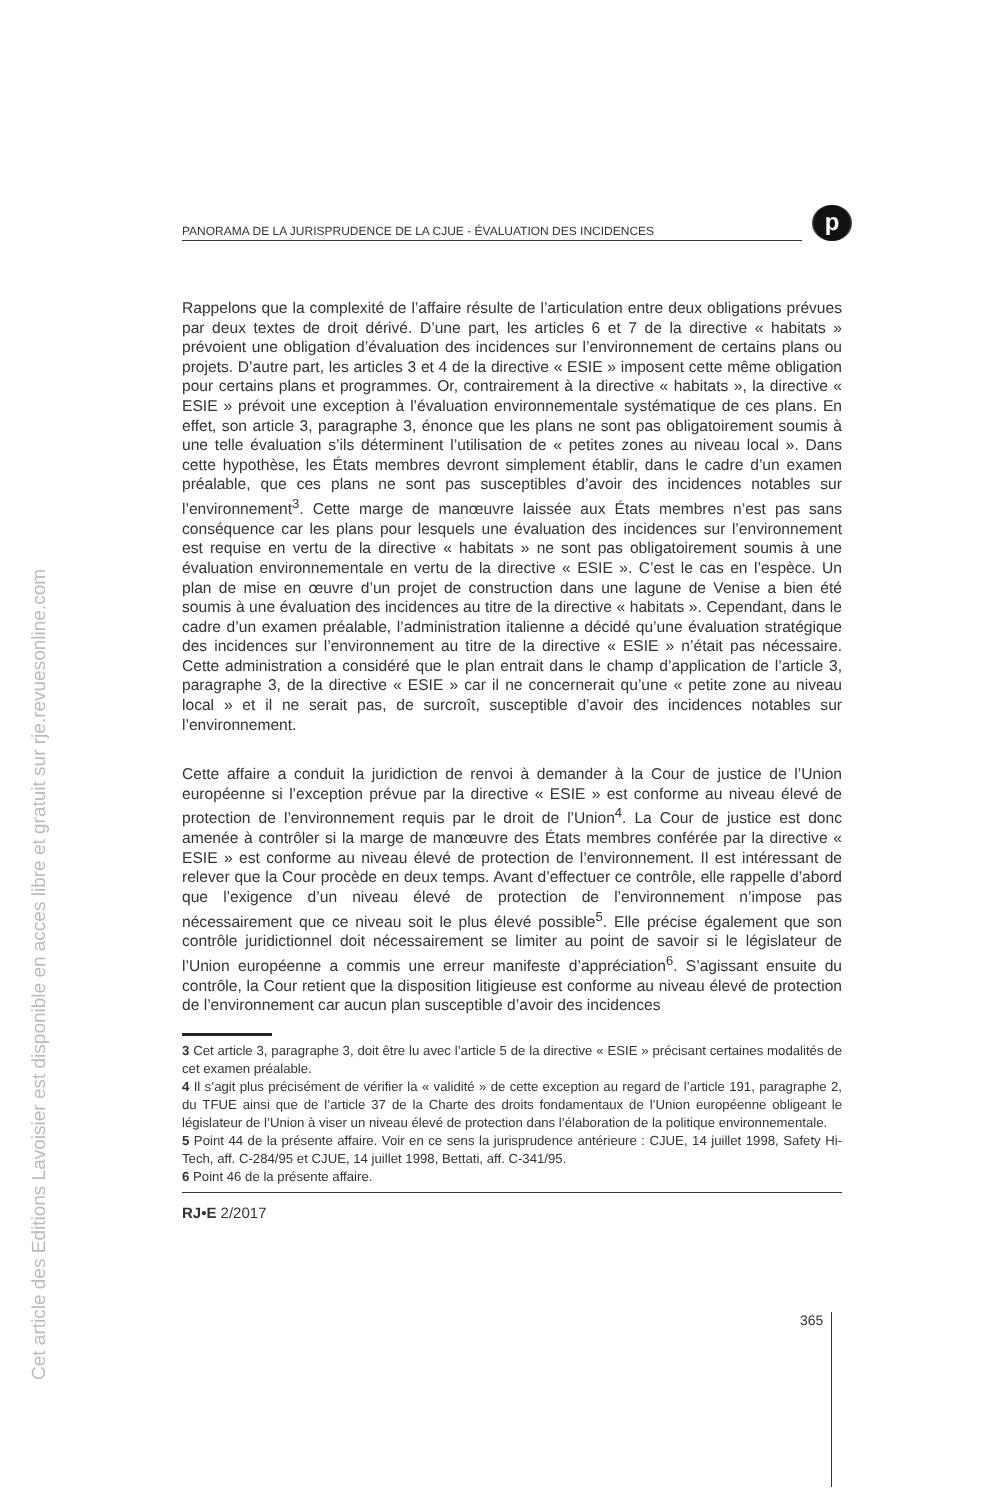PANORAMA DE LA JURISPRUDENCE DE LA CJUE - ÉVALUATION DES INCIDENCES
p
Rappelons que la complexité de l’affaire résulte de l’articulation entre deux obligations prévues par deux textes de droit dérivé. D’une part, les articles 6 et 7 de la directive « habitats » prévoient une obligation d’évaluation des incidences sur l’environnement de certains plans ou projets. D’autre part, les articles 3 et 4 de la directive « ESIE » imposent cette même obligation pour certains plans et programmes. Or, contrairement à la directive « habitats », la directive « ESIE » prévoit une exception à l’évaluation environnementale systématique de ces plans. En effet, son article 3, paragraphe 3, énonce que les plans ne sont pas obligatoirement soumis à une telle évaluation s’ils déterminent l’utilisation de « petites zones au niveau local ». Dans cette hypothèse, les États membres devront simplement établir, dans le cadre d’un examen préalable, que ces plans ne sont pas susceptibles d’avoir des incidences notables sur l’environnement<sup>3</sup>. Cette marge de manœuvre laissée aux États membres n’est pas sans conséquence car les plans pour lesquels une évaluation des incidences sur l’environnement est requise en vertu de la directive « habitats » ne sont pas obligatoirement soumis à une évaluation environnementale en vertu de la directive « ESIE ». C’est le cas en l’espèce. Un plan de mise en œuvre d’un projet de construction dans une lagune de Venise a bien été soumis à une évaluation des incidences au titre de la directive « habitats ». Cependant, dans le cadre d’un examen préalable, l’administration italienne a décidé qu’une évaluation stratégique des incidences sur l’environnement au titre de la directive « ESIE » n’était pas nécessaire. Cette administration a considéré que le plan entrait dans le champ d’application de l’article 3, paragraphe 3, de la directive « ESIE » car il ne concernerait qu’une « petite zone au niveau local » et il ne serait pas, de surcroît, susceptible d’avoir des incidences notables sur l’environnement.
Cette affaire a conduit la juridiction de renvoi à demander à la Cour de justice de l’Union européenne si l’exception prévue par la directive « ESIE » est conforme au niveau élevé de protection de l’environnement requis par le droit de l’Union<sup>4</sup>. La Cour de justice est donc amenée à contrôler si la marge de manœuvre des États membres conférée par la directive « ESIE » est conforme au niveau élevé de protection de l’environnement. Il est intéressant de relever que la Cour procède en deux temps. Avant d’effectuer ce contrôle, elle rappelle d’abord que l’exigence d’un niveau élevé de protection de l’environnement n’impose pas nécessairement que ce niveau soit le plus élevé possible<sup>5</sup>. Elle précise également que son contrôle juridictionnel doit nécessairement se limiter au point de savoir si le législateur de l’Union européenne a commis une erreur manifeste d’appréciation<sup>6</sup>. S’agissant ensuite du contrôle, la Cour retient que la disposition litigieuse est conforme au niveau élevé de protection de l’environnement car aucun plan susceptible d’avoir des incidences
3 Cet article 3, paragraphe 3, doit être lu avec l’article 5 de la directive « ESIE » précisant certaines modalités de cet examen préalable.
4 Il s’agit plus précisément de vérifier la « validité » de cette exception au regard de l’article 191, paragraphe 2, du TFUE ainsi que de l’article 37 de la Charte des droits fondamentaux de l’Union européenne obligeant le législateur de l’Union à viser un niveau élevé de protection dans l’élaboration de la politique environnementale.
5 Point 44 de la présente affaire. Voir en ce sens la jurisprudence antérieure : CJUE, 14 juillet 1998, Safety Hi-Tech, aff. C-284/95 et CJUE, 14 juillet 1998, Bettati, aff. C-341/95.
6 Point 46 de la présente affaire.
RJ•E 2/2017
365
Cet article des Editions Lavoisier est disponible en acces libre et gratuit sur rje.revuesonline.com